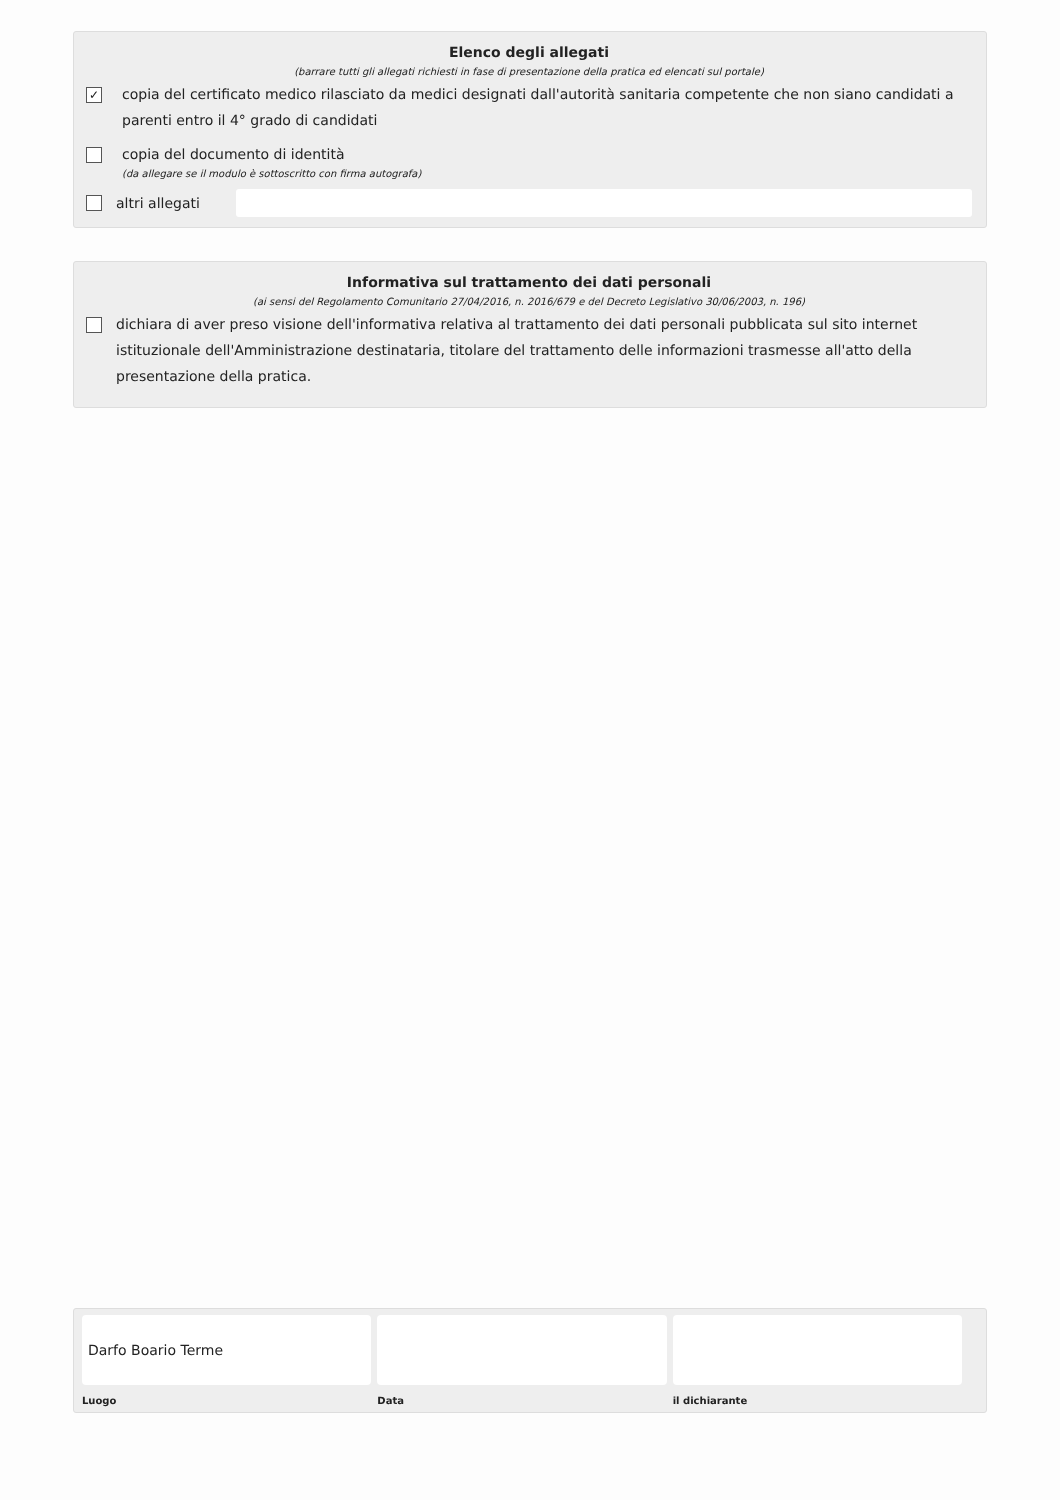Elenco degli allegati
(barrare tutti gli allegati richiesti in fase di presentazione della pratica ed elencati sul portale)
✓
copia del certificato medico rilasciato da medici designati dall'autorità sanitaria competente che non siano candidati a parenti entro il 4° grado di candidati
copia del documento di identità
(da allegare se il modulo è sottoscritto con firma autografa)
altri allegati
Informativa sul trattamento dei dati personali
(ai sensi del Regolamento Comunitario 27/04/2016, n. 2016/679 e del Decreto Legislativo 30/06/2003, n. 196)
dichiara di aver preso visione dell'informativa relativa al trattamento dei dati personali pubblicata sul sito internet istituzionale dell'Amministrazione destinataria, titolare del trattamento delle informazioni trasmesse all'atto della presentazione della pratica.
Darfo Boario Terme
Luogo
Data il dichiarante